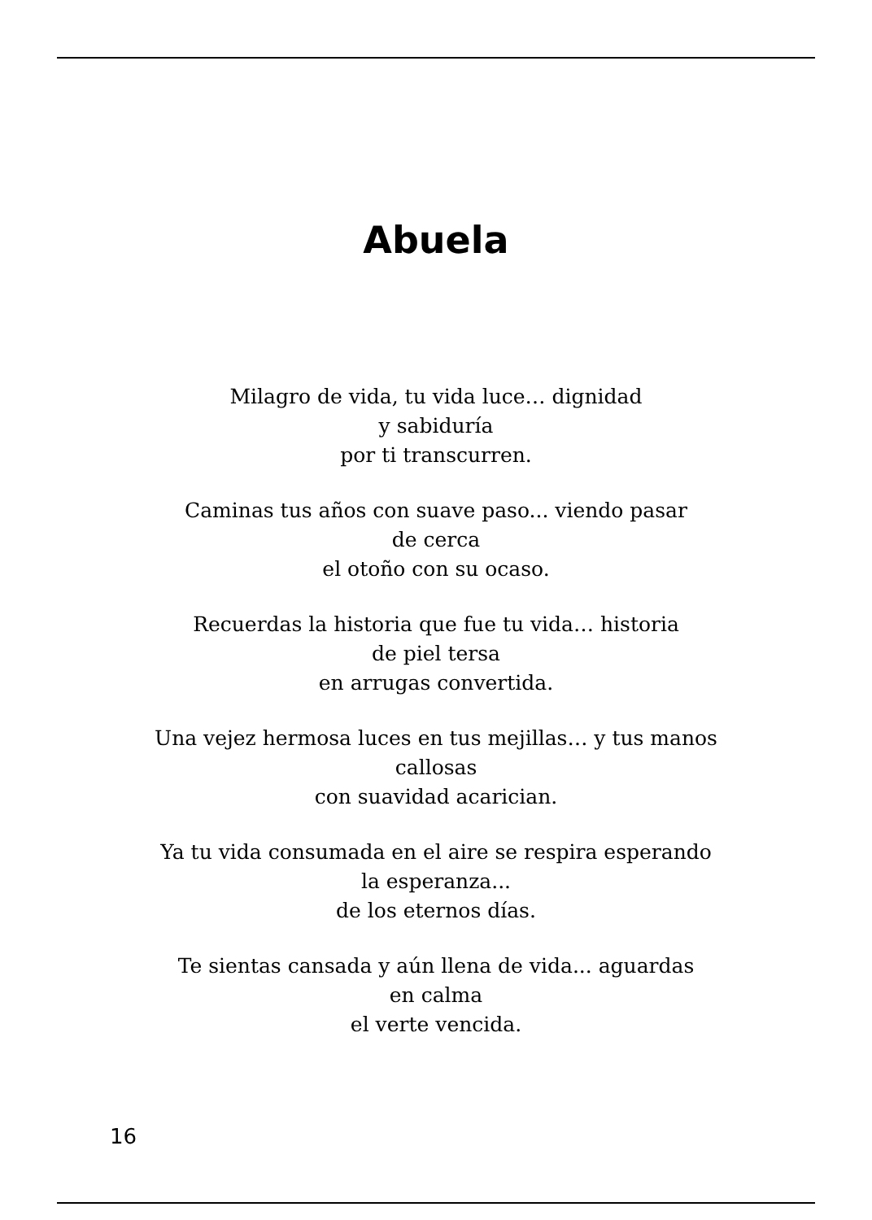Abuela
Milagro de vida, tu vida luce… dignidad
y sabiduría
por ti transcurren.
Caminas tus años con suave paso... viendo pasar
de cerca
el otoño con su ocaso.
Recuerdas la historia que fue tu vida… historia
de piel tersa
en arrugas convertida.
Una vejez hermosa luces en tus mejillas… y tus manos
callosas
con suavidad acarician.
Ya tu vida consumada en el aire se respira esperando
la esperanza...
de los eternos días.
Te sientas cansada y aún llena de vida... aguardas
en calma
el verte vencida.
16